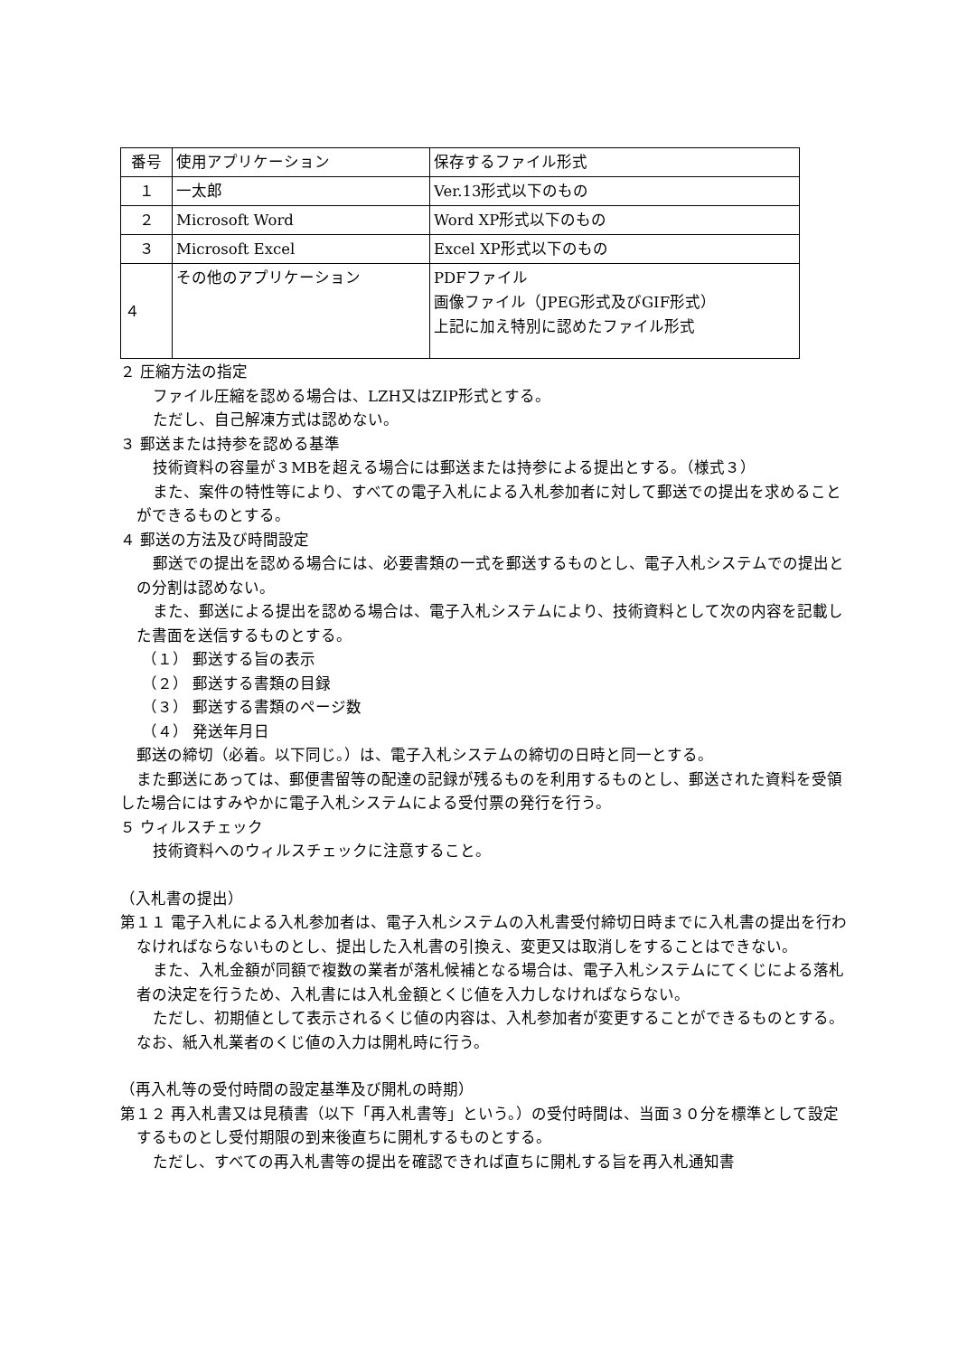| 番号 | 使用アプリケーション | 保存するファイル形式 |
| １ | 一太郎 | Ver.13形式以下のもの |
| ２ | Microsoft Word | Word XP形式以下のもの |
| ３ | Microsoft Excel | Excel XP形式以下のもの |
| ４ | その他のアプリケーション | PDFファイル 画像ファイル（JPEG形式及びGIF形式） 上記に加え特別に認めたファイル形式 |
２ 圧縮方法の指定
ファイル圧縮を認める場合は、LZH又はZIP形式とする。
ただし、自己解凍方式は認めない。
３ 郵送または持参を認める基準
技術資料の容量が３MBを超える場合には郵送または持参による提出とする。（様式３）
また、案件の特性等により、すべての電子入札による入札参加者に対して郵送での提出を求めることができるものとする。
４ 郵送の方法及び時間設定
郵送での提出を認める場合には、必要書類の一式を郵送するものとし、電子入札システムでの提出との分割は認めない。
また、郵送による提出を認める場合は、電子入札システムにより、技術資料として次の内容を記載した書面を送信するものとする。
（１） 郵送する旨の表示
（２） 郵送する書類の目録
（３） 郵送する書類のページ数
（４） 発送年月日
郵送の締切（必着。以下同じ。）は、電子入札システムの締切の日時と同一とする。
また郵送にあっては、郵便書留等の配達の記録が残るものを利用するものとし、郵送された資料を受領した場合にはすみやかに電子入札システムによる受付票の発行を行う。
５ ウィルスチェック
技術資料へのウィルスチェックに注意すること。
（入札書の提出）
第１１ 電子入札による入札参加者は、電子入札システムの入札書受付締切日時までに入札書の提出を行わなければならないものとし、提出した入札書の引換え、変更又は取消しをすることはできない。
また、入札金額が同額で複数の業者が落札候補となる場合は、電子入札システムにてくじによる落札者の決定を行うため、入札書には入札金額とくじ値を入力しなければならない。
ただし、初期値として表示されるくじ値の内容は、入札参加者が変更することができるものとする。なお、紙入札業者のくじ値の入力は開札時に行う。
（再入札等の受付時間の設定基準及び開札の時期）
第１２ 再入札書又は見積書（以下「再入札書等」という。）の受付時間は、当面３０分を標準として設定するものとし受付期限の到来後直ちに開札するものとする。
ただし、すべての再入札書等の提出を確認できれば直ちに開札する旨を再入札通知書